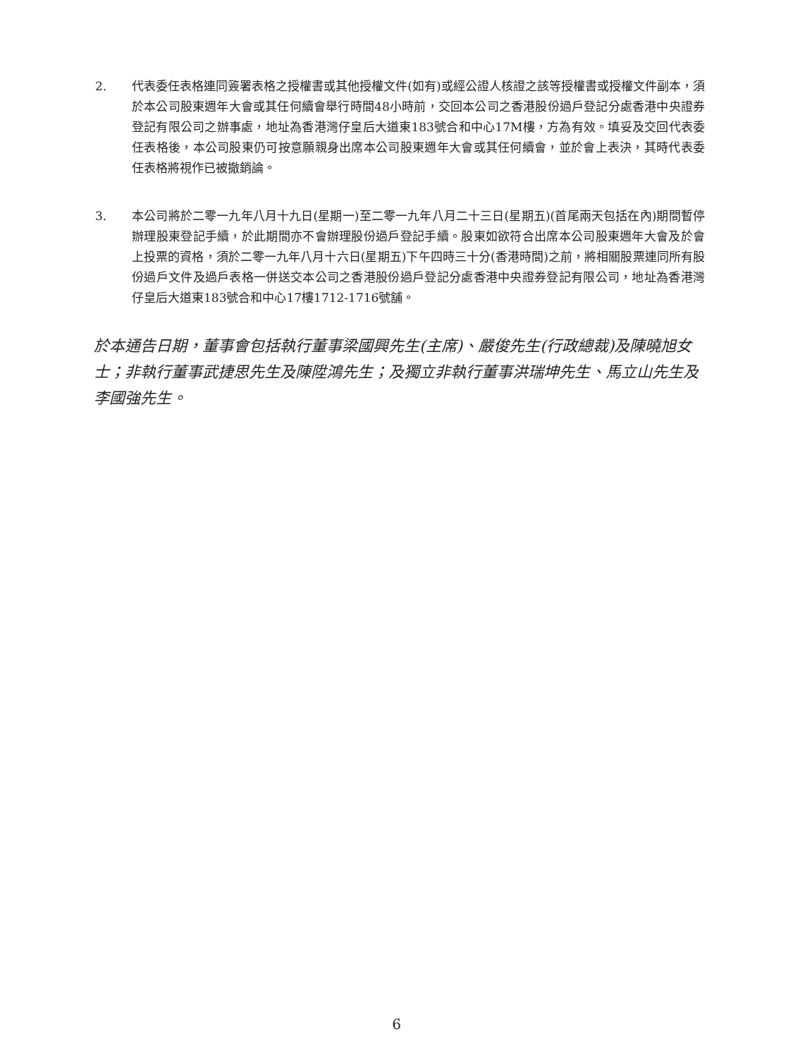2. 代表委任表格連同簽署表格之授權書或其他授權文件(如有)或經公證人核證之該等授權書或授權文件副本，須於本公司股東週年大會或其任何續會舉行時間48小時前，交回本公司之香港股份過戶登記分處香港中央證券登記有限公司之辦事處，地址為香港灣仔皇后大道東183號合和中心17M樓，方為有效。填妥及交回代表委任表格後，本公司股東仍可按意願親身出席本公司股東週年大會或其任何續會，並於會上表決，其時代表委任表格將視作已被撤銷論。
3. 本公司將於二零一九年八月十九日(星期一)至二零一九年八月二十三日(星期五)(首尾兩天包括在內)期間暫停辦理股東登記手續，於此期間亦不會辦理股份過戶登記手續。股東如欲符合出席本公司股東週年大會及於會上投票的資格，須於二零一九年八月十六日(星期五)下午四時三十分(香港時間)之前，將相關股票連同所有股份過戶文件及過戶表格一併送交本公司之香港股份過戶登記分處香港中央證券登記有限公司，地址為香港灣仔皇后大道東183號合和中心17樓1712-1716號舖。
於本通告日期，董事會包括執行董事梁國興先生(主席)、嚴俊先生(行政總裁)及陳曉旭女士；非執行董事武捷思先生及陳陞鴻先生；及獨立非執行董事洪瑞坤先生、馬立山先生及李國強先生。
6